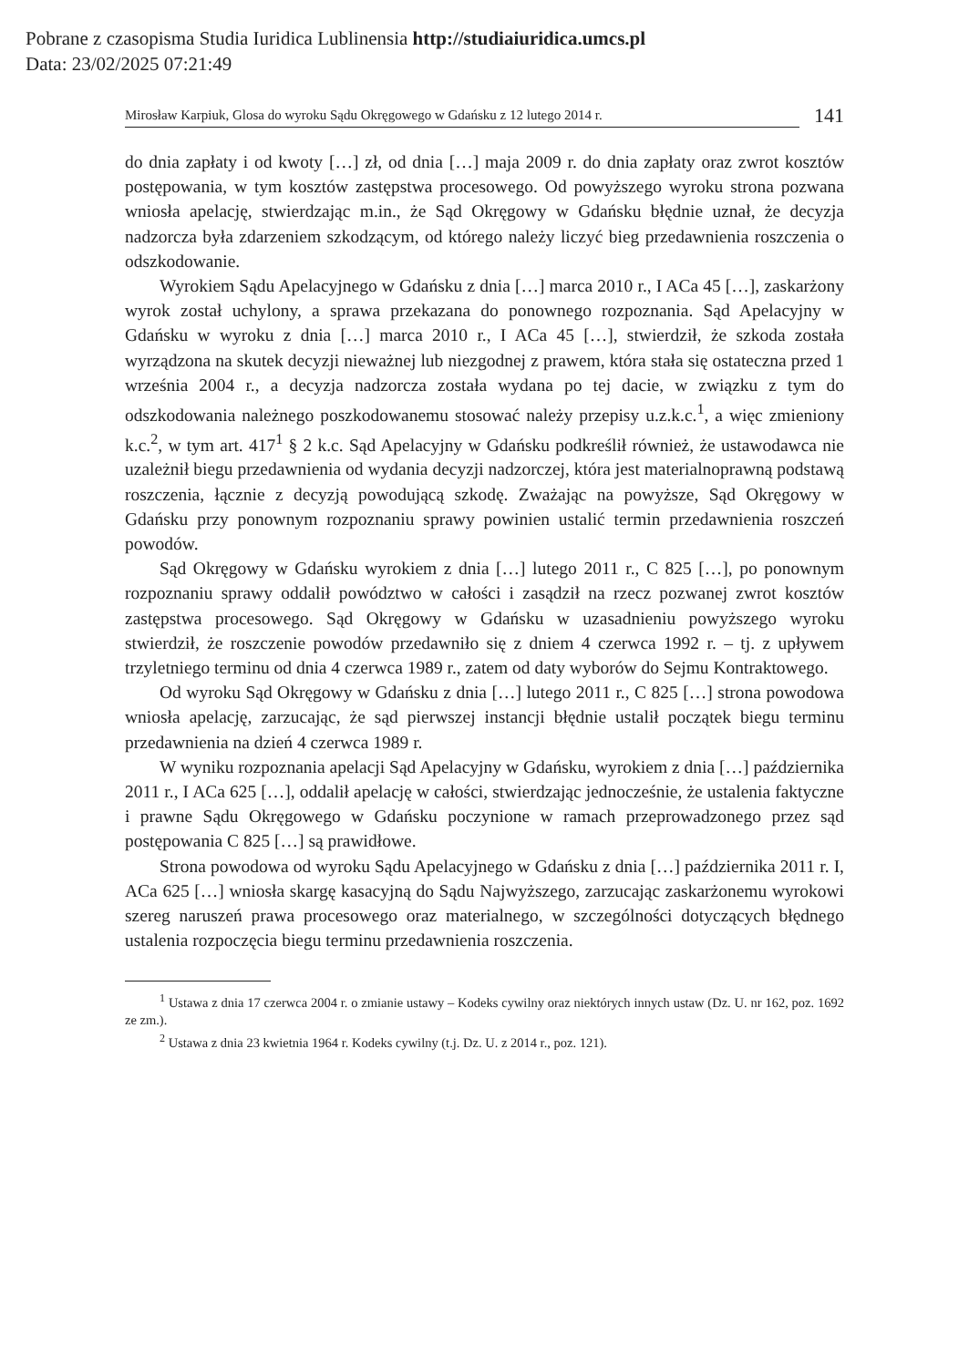Pobrane z czasopisma Studia Iuridica Lublinensia http://studiaiuridica.umcs.pl
Data: 23/02/2025 07:21:49
Mirosław Karpiuk, Glosa do wyroku Sądu Okręgowego w Gdańsku z 12 lutego 2014 r.
141
do dnia zapłaty i od kwoty […] zł, od dnia […] maja 2009 r. do dnia zapłaty oraz zwrot kosztów postępowania, w tym kosztów zastępstwa procesowego. Od powyższego wyroku strona pozwana wniosła apelację, stwierdzając m.in., że Sąd Okręgowy w Gdańsku błędnie uznał, że decyzja nadzorcza była zdarzeniem szkodzącym, od którego należy liczyć bieg przedawnienia roszczenia o odszkodowanie.
Wyrokiem Sądu Apelacyjnego w Gdańsku z dnia […] marca 2010 r., I ACa 45 […], zaskarżony wyrok został uchylony, a sprawa przekazana do ponownego rozpoznania. Sąd Apelacyjny w Gdańsku w wyroku z dnia […] marca 2010 r., I ACa 45 […], stwierdził, że szkoda została wyrządzona na skutek decyzji nieważnej lub niezgodnej z prawem, która stała się ostateczna przed 1 września 2004 r., a decyzja nadzorcza została wydana po tej dacie, w związku z tym do odszkodowania należnego poszkodowanemu stosować należy przepisy u.z.k.c.<sup>1</sup>, a więc zmieniony k.c.<sup>2</sup>, w tym art. 417<sup>1</sup> § 2 k.c. Sąd Apelacyjny w Gdańsku podkreślił również, że ustawodawca nie uzależnił biegu przedawnienia od wydania decyzji nadzorczej, która jest materialnoprawną podstawą roszczenia, łącznie z decyzją powodującą szkodę. Zważając na powyższe, Sąd Okręgowy w Gdańsku przy ponownym rozpoznaniu sprawy powinien ustalić termin przedawnienia roszczeń powodów.
Sąd Okręgowy w Gdańsku wyrokiem z dnia […] lutego 2011 r., C 825 […], po ponownym rozpoznaniu sprawy oddalił powództwo w całości i zasądził na rzecz pozwanej zwrot kosztów zastępstwa procesowego. Sąd Okręgowy w Gdańsku w uzasadnieniu powyższego wyroku stwierdził, że roszczenie powodów przedawniło się z dniem 4 czerwca 1992 r. – tj. z upływem trzyletniego terminu od dnia 4 czerwca 1989 r., zatem od daty wyborów do Sejmu Kontraktowego.
Od wyroku Sąd Okręgowy w Gdańsku z dnia […] lutego 2011 r., C 825 […] strona powodowa wniosła apelację, zarzucając, że sąd pierwszej instancji błędnie ustalił początek biegu terminu przedawnienia na dzień 4 czerwca 1989 r.
W wyniku rozpoznania apelacji Sąd Apelacyjny w Gdańsku, wyrokiem z dnia […] października 2011 r., I ACa 625 […], oddalił apelację w całości, stwierdzając jednocześnie, że ustalenia faktyczne i prawne Sądu Okręgowego w Gdańsku poczynione w ramach przeprowadzonego przez sąd postępowania C 825 […] są prawidłowe.
Strona powodowa od wyroku Sądu Apelacyjnego w Gdańsku z dnia […] października 2011 r. I, ACa 625 […] wniosła skargę kasacyjną do Sądu Najwyższego, zarzucając zaskarżonemu wyrokowi szereg naruszeń prawa procesowego oraz materialnego, w szczególności dotyczących błędnego ustalenia rozpoczęcia biegu terminu przedawnienia roszczenia.
<sup>1</sup> Ustawa z dnia 17 czerwca 2004 r. o zmianie ustawy – Kodeks cywilny oraz niektórych innych ustaw (Dz. U. nr 162, poz. 1692 ze zm.).
<sup>2</sup> Ustawa z dnia 23 kwietnia 1964 r. Kodeks cywilny (t.j. Dz. U. z 2014 r., poz. 121).